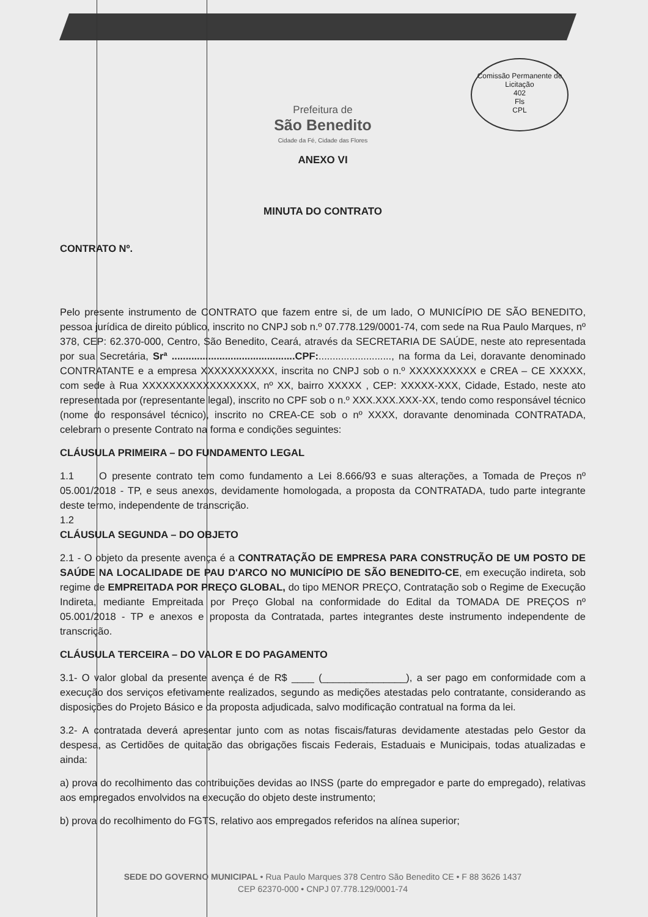Comissão Permanente de Licitação
402
Fls
CPL
Prefeitura de
São Benedito
Cidade da Fé, Cidade das Flores
ANEXO VI
MINUTA DO CONTRATO
CONTRATO Nº.
Pelo presente instrumento de CONTRATO que fazem entre si, de um lado, O MUNICÍPIO DE SÃO BENEDITO, pessoa jurídica de direito público, inscrito no CNPJ sob n.º 07.778.129/0001-74, com sede na Rua Paulo Marques, nº 378, CEP: 62.370-000, Centro, São Benedito, Ceará, através da SECRETARIA DE SAÚDE, neste ato representada por sua Secretária, Srª ............................................CPF:.........................., na forma da Lei, doravante denominado CONTRATANTE e a empresa XXXXXXXXXXX, inscrita no CNPJ sob o n.º XXXXXXXXXX e CREA – CE XXXXX, com sede à Rua XXXXXXXXXXXXXXXXX, nº XX, bairro XXXXX , CEP: XXXXX-XXX, Cidade, Estado, neste ato representada por (representante legal), inscrito no CPF sob o n.º XXX.XXX.XXX-XX, tendo como responsável técnico (nome do responsável técnico), inscrito no CREA-CE sob o nº XXXX, doravante denominada CONTRATADA, celebram o presente Contrato na forma e condições seguintes:
CLÁUSULA PRIMEIRA – DO FUNDAMENTO LEGAL
1.1 O presente contrato tem como fundamento a Lei 8.666/93 e suas alterações, a Tomada de Preços nº 05.001/2018 - TP, e seus anexos, devidamente homologada, a proposta da CONTRATADA, tudo parte integrante deste termo, independente de transcrição.
1.2
CLÁUSULA SEGUNDA – DO OBJETO
2.1 - O objeto da presente avença é a CONTRATAÇÃO DE EMPRESA PARA CONSTRUÇÃO DE UM POSTO DE SAÚDE NA LOCALIDADE DE PAU D'ARCO NO MUNICÍPIO DE SÃO BENEDITO-CE, em execução indireta, sob regime de EMPREITADA POR PREÇO GLOBAL, do tipo MENOR PREÇO, Contratação sob o Regime de Execução Indireta, mediante Empreitada por Preço Global na conformidade do Edital da TOMADA DE PREÇOS nº 05.001/2018 - TP e anexos e proposta da Contratada, partes integrantes deste instrumento independente de transcrição.
CLÁUSULA TERCEIRA – DO VALOR E DO PAGAMENTO
3.1- O valor global da presente avença é de R$ ____ (_______________), a ser pago em conformidade com a execução dos serviços efetivamente realizados, segundo as medições atestadas pelo contratante, considerando as disposições do Projeto Básico e da proposta adjudicada, salvo modificação contratual na forma da lei.
3.2- A contratada deverá apresentar junto com as notas fiscais/faturas devidamente atestadas pelo Gestor da despesa, as Certidões de quitação das obrigações fiscais Federais, Estaduais e Municipais, todas atualizadas e ainda:
a) prova do recolhimento das contribuições devidas ao INSS (parte do empregador e parte do empregado), relativas aos empregados envolvidos na execução do objeto deste instrumento;
b) prova do recolhimento do FGTS, relativo aos empregados referidos na alínea superior;
SEDE DO GOVERNO MUNICIPAL • Rua Paulo Marques 378 Centro São Benedito CE • F 88 3626 1437
CEP 62370-000 • CNPJ 07.778.129/0001-74